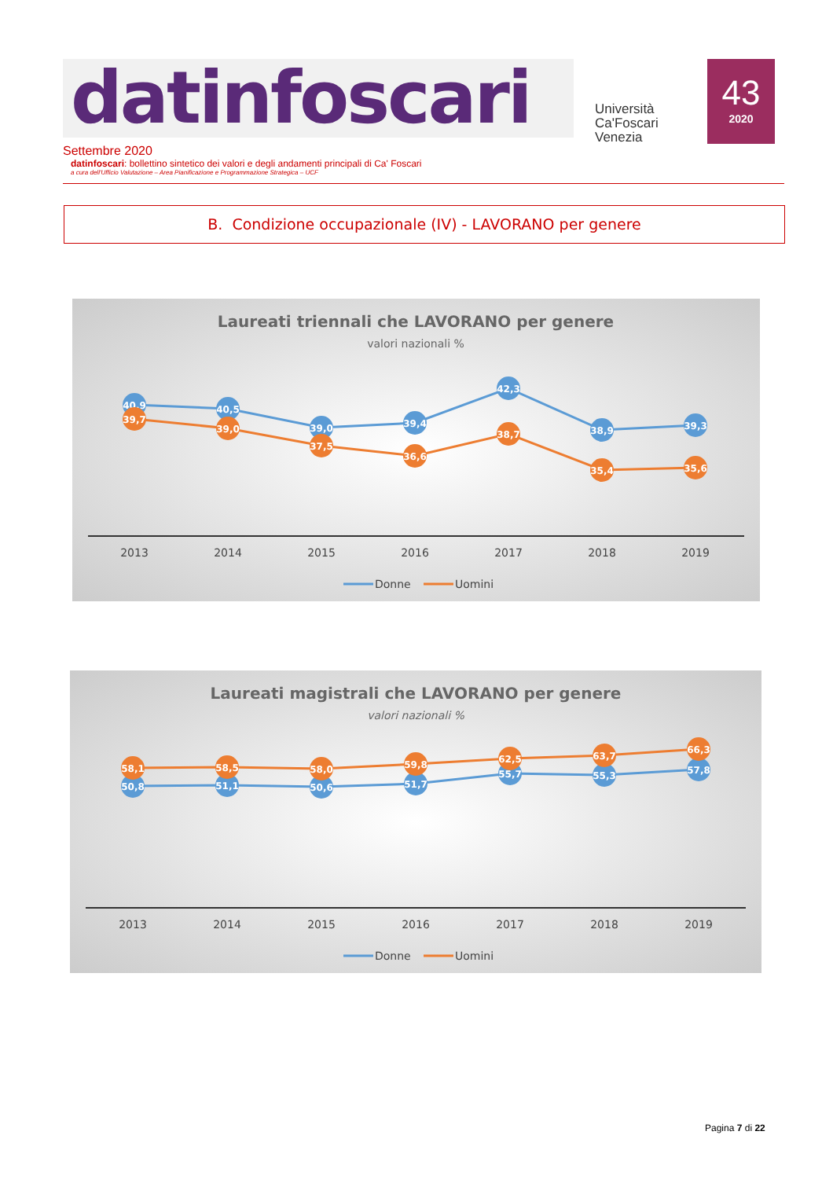datinfoscari
Università
Ca'Foscari
Venezia
43
2020
Settembre 2020
datinfoscari: bollettino sintetico dei valori e degli andamenti principali di Ca' Foscari
a cura dell'Ufficio Valutazione – Area Pianificazione e Programmazione Strategica – UCF
B. Condizione occupazionale (IV) - LAVORANO per genere
Laureati triennali che LAVORANO per genere
valori nazionali %
40,9
40,5
39,0
39,4
42,3
38,9
39,3
39,7
39,0
37,5
36,6
38,7
35,4
35,6
2013
2014
2015
2016
2017
2018
2019
Donne
Uomini
Laureati magistrali che LAVORANO per genere
valori nazionali %
50,8
51,1
50,6
51,7
55,7
55,3
57,8
58,1
58,5
58,0
59,8
62,5
63,7
66,3
2013
2014
2015
2016
2017
2018
2019
Donne
Uomini
Pagina 7 di 22